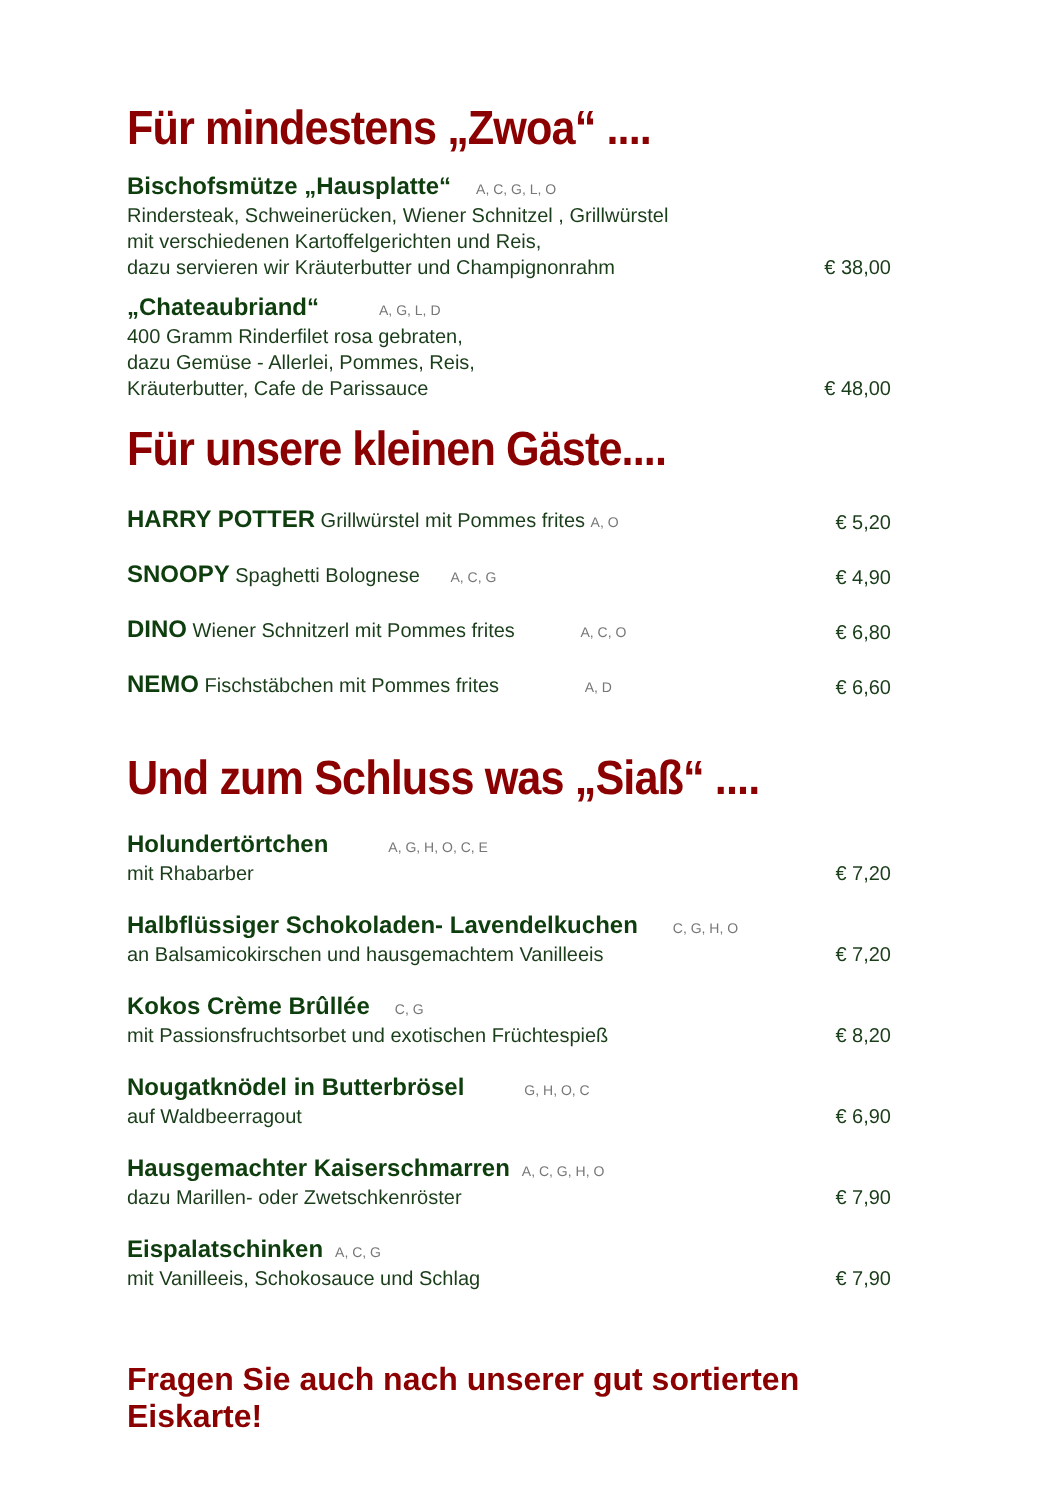Für mindestens „Zwoa“ ....
Bischofsmütze „Hausplatte“A, C, G, L, O
Rindersteak, Schweinerücken, Wiener Schnitzel , Grillwürstel
mit verschiedenen Kartoffelgerichten und Reis,
dazu servieren wir Kräuterbutter und Champignonrahm
€ 38,00
„Chateaubriand“A, G, L, D
400 Gramm Rinderfilet rosa gebraten,
dazu Gemüse - Allerlei, Pommes, Reis,
Kräuterbutter, Cafe de Parissauce
€ 48,00
Für unsere kleinen Gäste....
HARRY POTTER Grillwürstel mit Pommes frites A, O
€ 5,20
SNOOPY Spaghetti Bolognese A, C, G
€ 4,90
DINO Wiener Schnitzerl mit Pommes frites A, C, O
€ 6,80
NEMO Fischstäbchen mit Pommes frites A, D
€ 6,60
Und zum Schluss was „Siaß“ ....
Holundertörtchen A, G, H, O, C, E
mit Rhabarber
€ 7,20
Halbflüssiger Schokoladen- Lavendelkuchen C, G, H, O
an Balsamicokirschen und hausgemachtem Vanilleeis
€ 7,20
Kokos Crème Brûllée C, G
mit Passionsfruchtsorbet und exotischen Früchtespieß
€ 8,20
Nougatknödel in Butterbrösel G, H, O, C
auf Waldbeerragout
€ 6,90
Hausgemachter Kaiserschmarren A, C, G, H, O
dazu Marillen- oder Zwetschkenröster
€ 7,90
Eispalatschinken A, C, G
mit Vanilleeis, Schokosauce und Schlag
€ 7,90
Fragen Sie auch nach unserer gut sortierten Eiskarte!